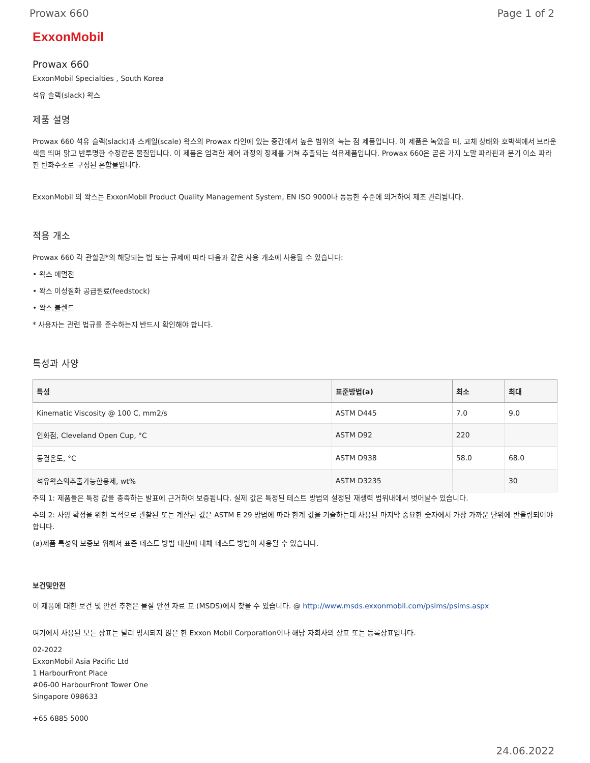Prowax 660 Page 1 of 2
ExxonMobil
Prowax 660
ExxonMobil Specialties , South Korea
석유 슬랙(slack) 왁스
제품 설명
Prowax 660 석유 슬랙(slack)과 스케일(scale) 왁스의 Prowax 라인에 있는 중간에서 높은 범위의 녹는 점 제품입니다. 이 제품은 녹았을 때, 고체 상태와 호박색에서 브라운색을 띄며 맑고 반투명한 수정같은 물질입니다. 이 제품은 엄격한 제어 과정의 정제를 거쳐 추출되는 석유제품입니다. Prowax 660은 곧은 가지 노말 파라핀과 분기 이소 파라핀 탄화수소로 구성된 혼합물입니다.
ExxonMobil 의 왁스는 ExxonMobil Product Quality Management System, EN ISO 9000나 동등한 수준에 의거하여 제조 관리됩니다.
적용 개소
Prowax 660 각 관할권*의 해당되는 법 또는 규제에 따라 다음과 같은 사용 개소에 사용될 수 있습니다:
• 왁스 에멀전
• 왁스 이성질화 공급원료(feedstock)
• 왁스 블렌드
* 사용자는 관련 법규를 준수하는지 반드시 확인해야 합니다.
특성과 사양
| 특성 | 표준방법(a) | 최소 | 최대 |
| --- | --- | --- | --- |
| Kinematic Viscosity @ 100 C, mm2/s | ASTM D445 | 7.0 | 9.0 |
| 인화점, Cleveland Open Cup, °C | ASTM D92 | 220 | |
| 동결온도, °C | ASTM D938 | 58.0 | 68.0 |
| 석유왁스의추출가능한용제, wt% | ASTM D3235 | | 30 |
주의 1: 제품들은 특정 값을 충족하는 발표에 근거하여 보증됩니다. 실제 값은 특정된 테스트 방법의 설정된 재생력 범위내에서 벗어날수 있습니다.
주의 2: 사양 확정을 위한 목적으로 관찰된 또는 계산된 값은 ASTM E 29 방법에 따라 한계 값을 기술하는데 사용된 마지막 중요한 숫자에서 가장 가까운 단위에 반올림되어야 합니다.
(a)제품 특성의 보증보 위해서 표준 테스트 방법 대신에 대체 테스트 방법이 사용될 수 있습니다.
보건및안전
이 제품에 대한 보건 및 안전 추천은 물질 안전 자료 표 (MSDS)에서 찾을 수 있습니다. @ http://www.msds.exxonmobil.com/psims/psims.aspx
여기에서 사용된 모든 상표는 달리 명시되지 않은 한 Exxon Mobil Corporation이나 해당 자회사의 상표 또는 등록상표입니다.
02-2022
ExxonMobil Asia Pacific Ltd
1 HarbourFront Place
#06-00 HarbourFront Tower One
Singapore 098633
+65 6885 5000
24.06.2022